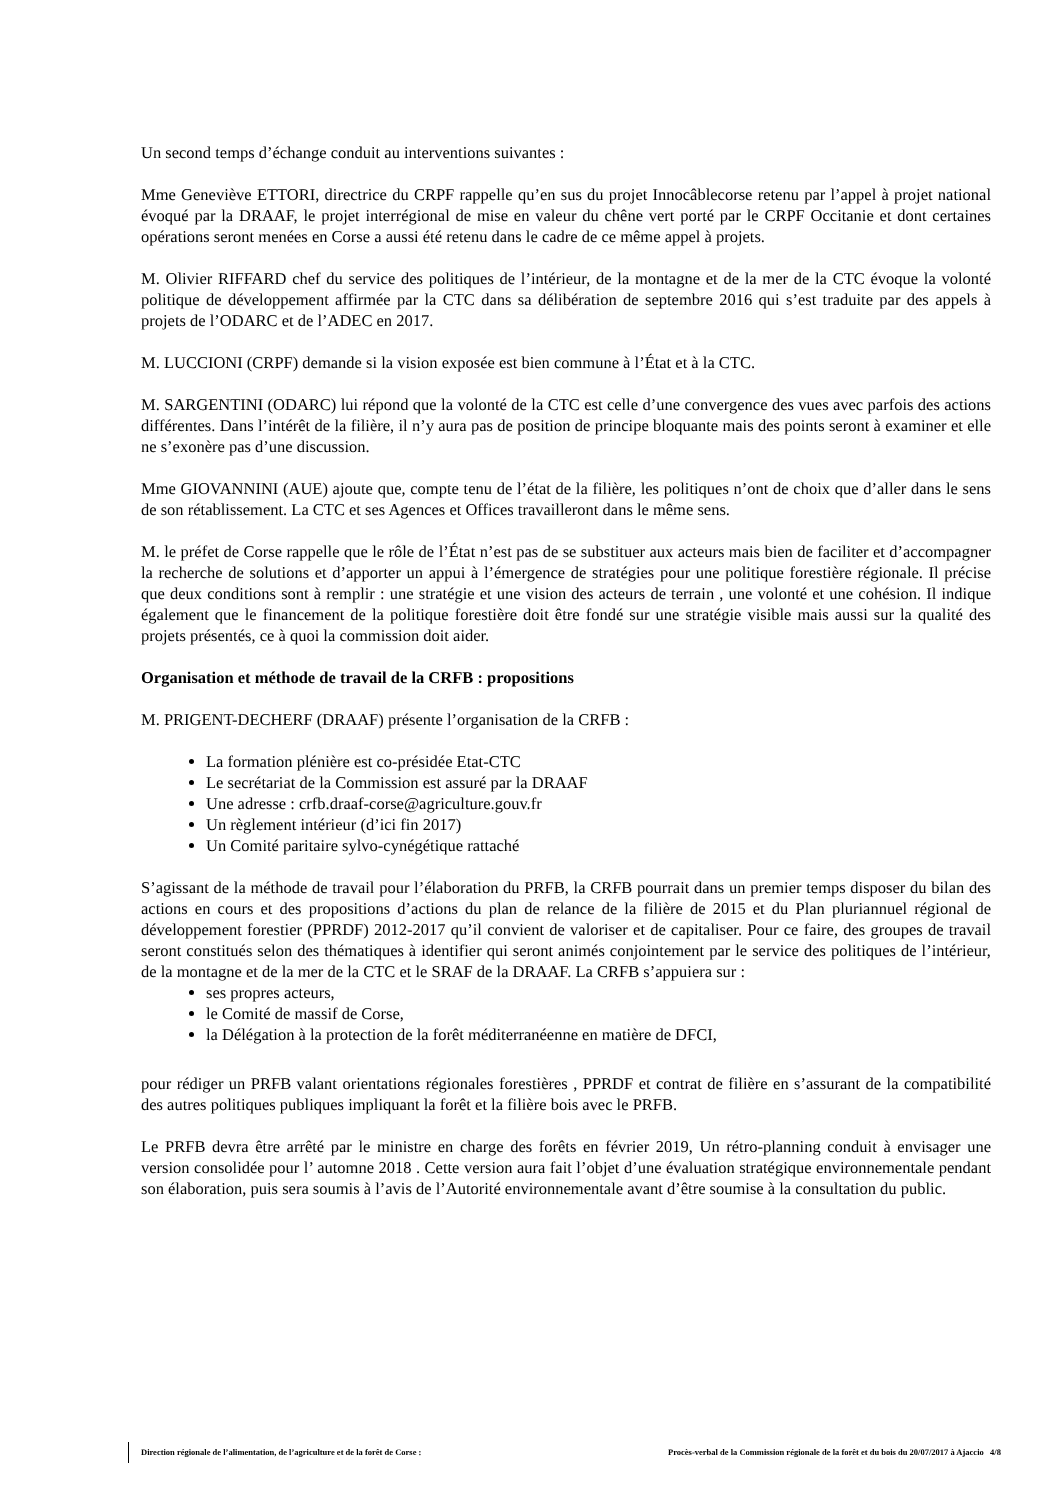Un second temps d’échange conduit au interventions suivantes :
Mme Geneviève ETTORI, directrice du CRPF rappelle qu’en sus du projet Innocâblecorse retenu par l’appel à projet national évoqué par la DRAAF, le projet interrégional de mise en valeur du chêne vert porté par le CRPF Occitanie et dont certaines opérations seront menées en Corse a aussi été retenu dans le cadre de ce même appel à projets.
M. Olivier RIFFARD chef du service des politiques de l’intérieur, de la montagne et de la mer de la CTC évoque la volonté politique de développement affirmée par la CTC dans sa délibération de septembre 2016 qui s’est traduite par des appels à projets de l’ODARC et de l’ADEC en 2017.
M. LUCCIONI (CRPF) demande si la vision exposée est bien commune à l’État et à la CTC.
M. SARGENTINI (ODARC) lui répond que la volonté de la CTC est celle d’une convergence des vues avec parfois des actions différentes. Dans l’intérêt de la filière, il n’y aura pas de position de principe bloquante mais des points seront à examiner et elle ne s’exonère pas d’une discussion.
Mme GIOVANNINI (AUE) ajoute que, compte tenu de l’état de la filière, les politiques n’ont de choix que d’aller dans le sens de son rétablissement. La CTC et ses Agences et Offices travailleront dans le même sens.
M. le préfet de Corse rappelle que le rôle de l’État n’est pas de se substituer aux acteurs mais bien de faciliter et d’accompagner la recherche de solutions et d’apporter un appui à l’émergence de stratégies pour une politique forestière régionale. Il précise que deux conditions sont à remplir : une stratégie et une vision des acteurs de terrain , une volonté et une cohésion. Il indique également que le financement de la politique forestière doit être fondé sur une stratégie visible mais aussi sur la qualité des projets présentés, ce à quoi la commission doit aider.
Organisation et méthode de travail de la CRFB : propositions
M. PRIGENT-DECHERF (DRAAF) présente l’organisation de la CRFB :
La formation plénière est co-présidée Etat-CTC
Le secrétariat de la Commission est assuré par la DRAAF
Une adresse : crfb.draaf-corse@agriculture.gouv.fr
Un règlement intérieur (d’ici fin 2017)
Un Comité paritaire sylvo-cynégétique rattaché
S’agissant de la méthode de travail pour l’élaboration du PRFB, la CRFB pourrait dans un premier temps disposer du bilan des actions en cours et des propositions d’actions du plan de relance de la filière de 2015 et du Plan pluriannuel régional de développement forestier (PPRDF) 2012-2017 qu’il convient de valoriser et de capitaliser. Pour ce faire, des groupes de travail seront constitués selon des thématiques à identifier qui seront animés conjointement par le service des politiques de l’intérieur, de la montagne et de la mer de la CTC et le SRAF de la DRAAF. La CRFB s’appuiera sur :
ses propres acteurs,
le Comité de massif de Corse,
la Délégation à la protection de la forêt méditerranéenne en matière de DFCI,
pour rédiger un PRFB valant orientations régionales forestières , PPRDF et contrat de filière en s’assurant de la compatibilité des autres politiques publiques impliquant la forêt et la filière bois avec le PRFB.
Le PRFB devra être arrêté par le ministre en charge des forêts en février 2019, Un rétro-planning conduit à envisager une version consolidée pour l’ automne 2018 . Cette version aura fait l’objet d’une évaluation stratégique environnementale pendant son élaboration, puis sera soumis à l’avis de l’Autorité environnementale avant d’être soumise à la consultation du public.
Direction régionale de l’alimentation, de l’agriculture et de la forêt de Corse : Procès-verbal de la Commission régionale de la forêt et du bois du 20/07/2017 à Ajaccio 4/8